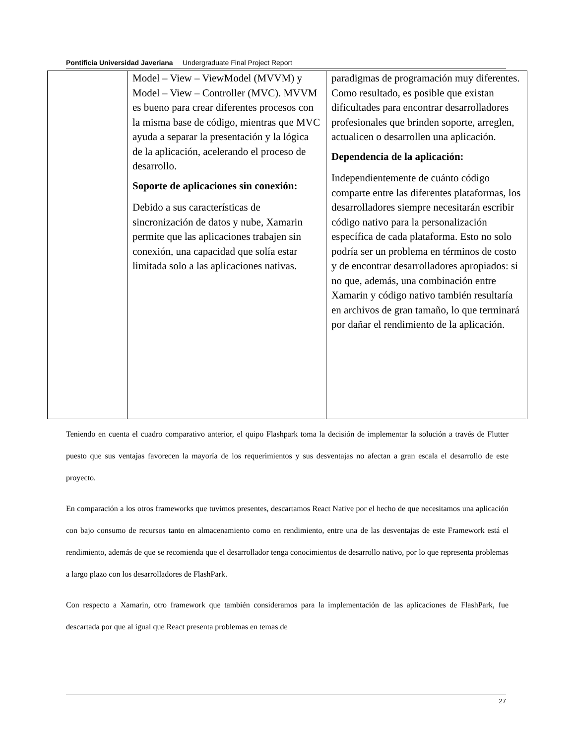Pontificia Universidad Javeriana Undergraduate Final Project Report
| | Model – View – ViewModel (MVVM) y Model – View – Controller (MVC). MVVM es bueno para crear diferentes procesos con la misma base de código, mientras que MVC ayuda a separar la presentación y la lógica de la aplicación, acelerando el proceso de desarrollo. Soporte de aplicaciones sin conexión: Debido a sus características de sincronización de datos y nube, Xamarin permite que las aplicaciones trabajen sin conexión, una capacidad que solía estar limitada solo a las aplicaciones nativas. | paradigmas de programación muy diferentes. Como resultado, es posible que existan dificultades para encontrar desarrolladores profesionales que brinden soporte, arreglen, actualicen o desarrollen una aplicación. Dependencia de la aplicación: Independientemente de cuánto código comparte entre las diferentes plataformas, los desarrolladores siempre necesitarán escribir código nativo para la personalización específica de cada plataforma. Esto no solo podría ser un problema en términos de costo y de encontrar desarrolladores apropiados: si no que, además, una combinación entre Xamarin y código nativo también resultaría en archivos de gran tamaño, lo que terminará por dañar el rendimiento de la aplicación. |
Teniendo en cuenta el cuadro comparativo anterior, el quipo Flashpark toma la decisión de implementar la solución a través de Flutter puesto que sus ventajas favorecen la mayoría de los requerimientos y sus desventajas no afectan a gran escala el desarrollo de este proyecto.
En comparación a los otros frameworks que tuvimos presentes, descartamos React Native por el hecho de que necesitamos una aplicación con bajo consumo de recursos tanto en almacenamiento como en rendimiento, entre una de las desventajas de este Framework está el rendimiento, además de que se recomienda que el desarrollador tenga conocimientos de desarrollo nativo, por lo que representa problemas a largo plazo con los desarrolladores de FlashPark.
Con respecto a Xamarin, otro framework que también consideramos para la implementación de las aplicaciones de FlashPark, fue descartada por que al igual que React presenta problemas en temas de
27